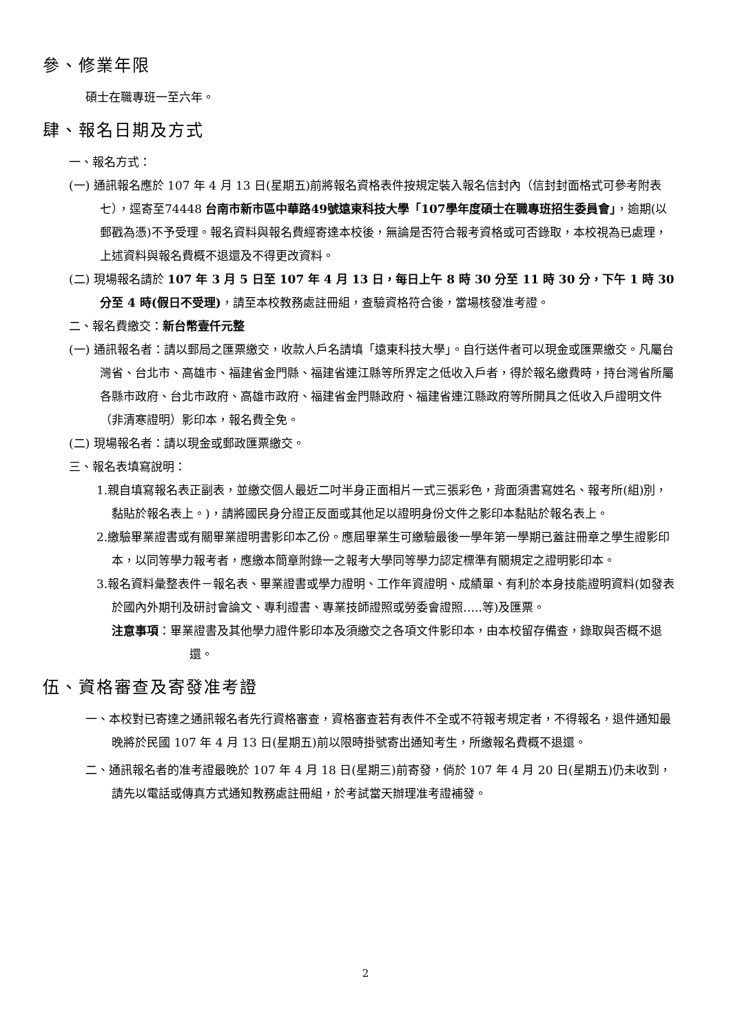參、修業年限
碩士在職專班一至六年。
肆、報名日期及方式
一、報名方式：
(一) 通訊報名應於 107 年 4 月 13 日(星期五)前將報名資格表件按規定裝入報名信封內（信封封面格式可參考附表七），逕寄至74448 台南市新市區中華路49號遠東科技大學「107學年度碩士在職專班招生委員會」，逾期(以郵戳為憑)不予受理。報名資料與報名費經寄達本校後，無論是否符合報考資格或可否錄取，本校視為已處理，上述資料與報名費概不退還及不得更改資料。
(二) 現場報名請於 107 年 3 月 5 日至 107 年 4 月 13 日，每日上午 8 時 30 分至 11 時 30 分，下午 1 時 30 分至 4 時(假日不受理)，請至本校教務處註冊組，查驗資格符合後，當場核發准考證。
二、報名費繳交：新台幣壹仟元整
(一) 通訊報名者：請以郵局之匯票繳交，收款人戶名請填「遠東科技大學」。自行送件者可以現金或匯票繳交。凡屬台灣省、台北市、高雄市、福建省金門縣、福建省連江縣等所界定之低收入戶者，得於報名繳費時，持台灣省所屬各縣市政府、台北市政府、高雄市政府、福建省金門縣政府、福建省連江縣政府等所開具之低收入戶證明文件（非清寒證明）影印本，報名費全免。
(二) 現場報名者：請以現金或郵政匯票繳交。
三、報名表填寫說明：
1.親自填寫報名表正副表，並繳交個人最近二吋半身正面相片一式三張彩色，背面須書寫姓名、報考所(組)別，黏貼於報名表上。)，請將國民身分證正反面或其他足以證明身份文件之影印本黏貼於報名表上。
2.繳驗畢業證書或有關畢業證明書影印本乙份。應屆畢業生可繳驗最後一學年第一學期已蓋註冊章之學生證影印本，以同等學力報考者，應繳本簡章附錄一之報考大學同等學力認定標準有關規定之證明影印本。
3.報名資料彙整表件－報名表、畢業證書或學力證明、工作年資證明、成績單、有利於本身技能證明資料(如發表於國內外期刊及研討會論文、專利證書、專業技師證照或勞委會證照…..等)及匯票。
注意事項：畢業證書及其他學力證件影印本及須繳交之各項文件影印本，由本校留存備查，錄取與否概不退還。
伍、資格審查及寄發准考證
一、本校對已寄達之通訊報名者先行資格審查，資格審查若有表件不全或不符報考規定者，不得報名，退件通知最晚將於民國 107 年 4 月 13 日(星期五)前以限時掛號寄出通知考生，所繳報名費概不退還。
二、通訊報名者的准考證最晚於 107 年 4 月 18 日(星期三)前寄發，倘於 107 年 4 月 20 日(星期五)仍未收到，請先以電話或傳真方式通知教務處註冊組，於考試當天辦理准考證補發。
2